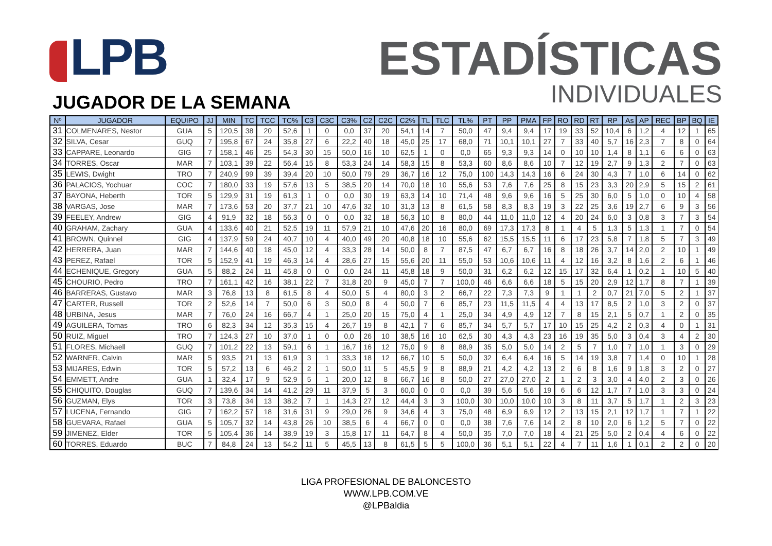LPB
ESTADÍSTICAS
INDIVIDUALES
JUGADOR DE LA SEMANA
| Nº | JUGADOR | EQUIPO | JJ | MIN | TC | TCC | TC% | C3 | C3C | C3% | C2 | C2C | C2% | TL | TLC | TL% | PT | PP | PMA | FP | RO | RD | RT | RP | As | AP | REC | BP | BQ | IE |
| --- | --- | --- | --- | --- | --- | --- | --- | --- | --- | --- | --- | --- | --- | --- | --- | --- | --- | --- | --- | --- | --- | --- | --- | --- | --- | --- | --- | --- | --- | --- |
| 31 | COLMENARES, Nestor | GUA | 5 | 120,5 | 38 | 20 | 52,6 | 1 | 0 | 0,0 | 37 | 20 | 54,1 | 14 | 7 | 50,0 | 47 | 9,4 | 9,4 | 17 | 19 | 33 | 52 | 10,4 | 6 | 1,2 | 4 | 12 | 1 | 65 |
| 32 | SILVA, Cesar | GUQ | 7 | 195,8 | 67 | 24 | 35,8 | 27 | 6 | 22,2 | 40 | 18 | 45,0 | 25 | 17 | 68,0 | 71 | 10,1 | 10,1 | 27 | 7 | 33 | 40 | 5,7 | 16 | 2,3 | 7 | 8 | 0 | 64 |
| 33 | CAPPARE, Leonardo | GIG | 7 | 158,1 | 46 | 25 | 54,3 | 30 | 15 | 50,0 | 16 | 10 | 62,5 | 1 | 0 | 0,0 | 65 | 9,3 | 9,3 | 14 | 0 | 10 | 10 | 1,4 | 8 | 1,1 | 6 | 6 | 0 | 63 |
| 34 | TORRES, Oscar | MAR | 7 | 103,1 | 39 | 22 | 56,4 | 15 | 8 | 53,3 | 24 | 14 | 58,3 | 15 | 8 | 53,3 | 60 | 8,6 | 8,6 | 10 | 7 | 12 | 19 | 2,7 | 9 | 1,3 | 2 | 7 | 0 | 63 |
| 35 | LEWIS, Dwight | TRO | 7 | 240,9 | 99 | 39 | 39,4 | 20 | 10 | 50,0 | 79 | 29 | 36,7 | 16 | 12 | 75,0 | 100 | 14,3 | 14,3 | 16 | 6 | 24 | 30 | 4,3 | 7 | 1,0 | 6 | 14 | 0 | 62 |
| 36 | PALACIOS, Yochuar | COC | 7 | 180,0 | 33 | 19 | 57,6 | 13 | 5 | 38,5 | 20 | 14 | 70,0 | 18 | 10 | 55,6 | 53 | 7,6 | 7,6 | 25 | 8 | 15 | 23 | 3,3 | 20 | 2,9 | 5 | 15 | 2 | 61 |
| 37 | BAYONA, Heberth | TOR | 5 | 129,9 | 31 | 19 | 61,3 | 1 | 0 | 0,0 | 30 | 19 | 63,3 | 14 | 10 | 71,4 | 48 | 9,6 | 9,6 | 16 | 5 | 25 | 30 | 6,0 | 5 | 1,0 | 0 | 10 | 4 | 58 |
| 38 | VARGAS, Jose | MAR | 7 | 173,6 | 53 | 20 | 37,7 | 21 | 10 | 47,6 | 32 | 10 | 31,3 | 13 | 8 | 61,5 | 58 | 8,3 | 8,3 | 19 | 3 | 22 | 25 | 3,6 | 19 | 2,7 | 6 | 9 | 3 | 56 |
| 39 | FEELEY, Andrew | GIG | 4 | 91,9 | 32 | 18 | 56,3 | 0 | 0 | 0,0 | 32 | 18 | 56,3 | 10 | 8 | 80,0 | 44 | 11,0 | 11,0 | 12 | 4 | 20 | 24 | 6,0 | 3 | 0,8 | 3 | 7 | 3 | 54 |
| 40 | GRAHAM, Zachary | GUA | 4 | 133,6 | 40 | 21 | 52,5 | 19 | 11 | 57,9 | 21 | 10 | 47,6 | 20 | 16 | 80,0 | 69 | 17,3 | 17,3 | 8 | 1 | 4 | 5 | 1,3 | 5 | 1,3 | 1 | 7 | 0 | 54 |
| 41 | BROWN, Quinnel | GIG | 4 | 137,9 | 59 | 24 | 40,7 | 10 | 4 | 40,0 | 49 | 20 | 40,8 | 18 | 10 | 55,6 | 62 | 15,5 | 15,5 | 11 | 6 | 17 | 23 | 5,8 | 7 | 1,8 | 5 | 7 | 3 | 49 |
| 42 | HERRERA, Juan | MAR | 7 | 144,6 | 40 | 18 | 45,0 | 12 | 4 | 33,3 | 28 | 14 | 50,0 | 8 | 7 | 87,5 | 47 | 6,7 | 6,7 | 16 | 8 | 18 | 26 | 3,7 | 14 | 2,0 | 2 | 10 | 1 | 49 |
| 43 | PEREZ, Rafael | TOR | 5 | 152,9 | 41 | 19 | 46,3 | 14 | 4 | 28,6 | 27 | 15 | 55,6 | 20 | 11 | 55,0 | 53 | 10,6 | 10,6 | 11 | 4 | 12 | 16 | 3,2 | 8 | 1,6 | 2 | 6 | 1 | 46 |
| 44 | ECHENIQUE, Gregory | GUA | 5 | 88,2 | 24 | 11 | 45,8 | 0 | 0 | 0,0 | 24 | 11 | 45,8 | 18 | 9 | 50,0 | 31 | 6,2 | 6,2 | 12 | 15 | 17 | 32 | 6,4 | 1 | 0,2 | 1 | 10 | 5 | 40 |
| 45 | CHOURIO, Pedro | TRO | 7 | 161,1 | 42 | 16 | 38,1 | 22 | 7 | 31,8 | 20 | 9 | 45,0 | 7 | 7 | 100,0 | 46 | 6,6 | 6,6 | 18 | 5 | 15 | 20 | 2,9 | 12 | 1,7 | 8 | 7 | 1 | 39 |
| 46 | BARRERAS, Gustavo | MAR | 3 | 76,8 | 13 | 8 | 61,5 | 8 | 4 | 50,0 | 5 | 4 | 80,0 | 3 | 2 | 66,7 | 22 | 7,3 | 7,3 | 9 | 1 | 1 | 2 | 0,7 | 21 | 7,0 | 5 | 2 | 1 | 37 |
| 47 | CARTER, Russell | TOR | 2 | 52,6 | 14 | 7 | 50,0 | 6 | 3 | 50,0 | 8 | 4 | 50,0 | 7 | 6 | 85,7 | 23 | 11,5 | 11,5 | 4 | 4 | 13 | 17 | 8,5 | 2 | 1,0 | 3 | 2 | 0 | 37 |
| 48 | URBINA, Jesus | MAR | 7 | 76,0 | 24 | 16 | 66,7 | 4 | 1 | 25,0 | 20 | 15 | 75,0 | 4 | 1 | 25,0 | 34 | 4,9 | 4,9 | 12 | 7 | 8 | 15 | 2,1 | 5 | 0,7 | 1 | 2 | 0 | 35 |
| 49 | AGUILERA, Tomas | TRO | 6 | 82,3 | 34 | 12 | 35,3 | 15 | 4 | 26,7 | 19 | 8 | 42,1 | 7 | 6 | 85,7 | 34 | 5,7 | 5,7 | 17 | 10 | 15 | 25 | 4,2 | 2 | 0,3 | 4 | 0 | 1 | 31 |
| 50 | RUIZ, Miguel | TRO | 7 | 124,3 | 27 | 10 | 37,0 | 1 | 0 | 0,0 | 26 | 10 | 38,5 | 16 | 10 | 62,5 | 30 | 4,3 | 4,3 | 23 | 16 | 19 | 35 | 5,0 | 3 | 0,4 | 3 | 4 | 2 | 30 |
| 51 | FLORES, Michaell | GUQ | 7 | 101,2 | 22 | 13 | 59,1 | 6 | 1 | 16,7 | 16 | 12 | 75,0 | 9 | 8 | 88,9 | 35 | 5,0 | 5,0 | 14 | 2 | 5 | 7 | 1,0 | 7 | 1,0 | 1 | 3 | 0 | 29 |
| 52 | WARNER, Calvin | MAR | 5 | 93,5 | 21 | 13 | 61,9 | 3 | 1 | 33,3 | 18 | 12 | 66,7 | 10 | 5 | 50,0 | 32 | 6,4 | 6,4 | 16 | 5 | 14 | 19 | 3,8 | 7 | 1,4 | 0 | 10 | 1 | 28 |
| 53 | MIJARES, Edwin | TOR | 5 | 57,2 | 13 | 6 | 46,2 | 2 | 1 | 50,0 | 11 | 5 | 45,5 | 9 | 8 | 88,9 | 21 | 4,2 | 4,2 | 13 | 2 | 6 | 8 | 1,6 | 9 | 1,8 | 3 | 2 | 0 | 27 |
| 54 | EMMETT, Andre | GUA | 1 | 32,4 | 17 | 9 | 52,9 | 5 | 1 | 20,0 | 12 | 8 | 66,7 | 16 | 8 | 50,0 | 27 | 27,0 | 27,0 | 2 | 1 | 2 | 3 | 3,0 | 4 | 4,0 | 2 | 3 | 0 | 26 |
| 55 | CHIQUITO, Douglas | GUQ | 7 | 139,6 | 34 | 14 | 41,2 | 29 | 11 | 37,9 | 5 | 3 | 60,0 | 0 | 0 | 0,0 | 39 | 5,6 | 5,6 | 19 | 6 | 6 | 12 | 1,7 | 7 | 1,0 | 3 | 3 | 0 | 24 |
| 56 | GUZMAN, Elys | TOR | 3 | 73,8 | 34 | 13 | 38,2 | 7 | 1 | 14,3 | 27 | 12 | 44,4 | 3 | 3 | 100,0 | 30 | 10,0 | 10,0 | 10 | 3 | 8 | 11 | 3,7 | 5 | 1,7 | 1 | 2 | 3 | 23 |
| 57 | LUCENA, Fernando | GIG | 7 | 162,2 | 57 | 18 | 31,6 | 31 | 9 | 29,0 | 26 | 9 | 34,6 | 4 | 3 | 75,0 | 48 | 6,9 | 6,9 | 12 | 2 | 13 | 15 | 2,1 | 12 | 1,7 | 1 | 7 | 1 | 22 |
| 58 | GUEVARA, Rafael | GUA | 5 | 105,7 | 32 | 14 | 43,8 | 26 | 10 | 38,5 | 6 | 4 | 66,7 | 0 | 0 | 0,0 | 38 | 7,6 | 7,6 | 14 | 2 | 8 | 10 | 2,0 | 6 | 1,2 | 5 | 7 | 0 | 22 |
| 59 | JIMENEZ, Elder | TOR | 5 | 105,4 | 36 | 14 | 38,9 | 19 | 3 | 15,8 | 17 | 11 | 64,7 | 8 | 4 | 50,0 | 35 | 7,0 | 7,0 | 18 | 4 | 21 | 25 | 5,0 | 2 | 0,4 | 4 | 6 | 0 | 22 |
| 60 | TORRES, Eduardo | BUC | 7 | 84,8 | 24 | 13 | 54,2 | 11 | 5 | 45,5 | 13 | 8 | 61,5 | 5 | 5 | 100,0 | 36 | 5,1 | 5,1 | 22 | 4 | 7 | 11 | 1,6 | 1 | 0,1 | 2 | 2 | 0 | 20 |
LIGA PROFESIONAL DE BALONCESTO
WWW.LPB.COM.VE
@LPBaldia